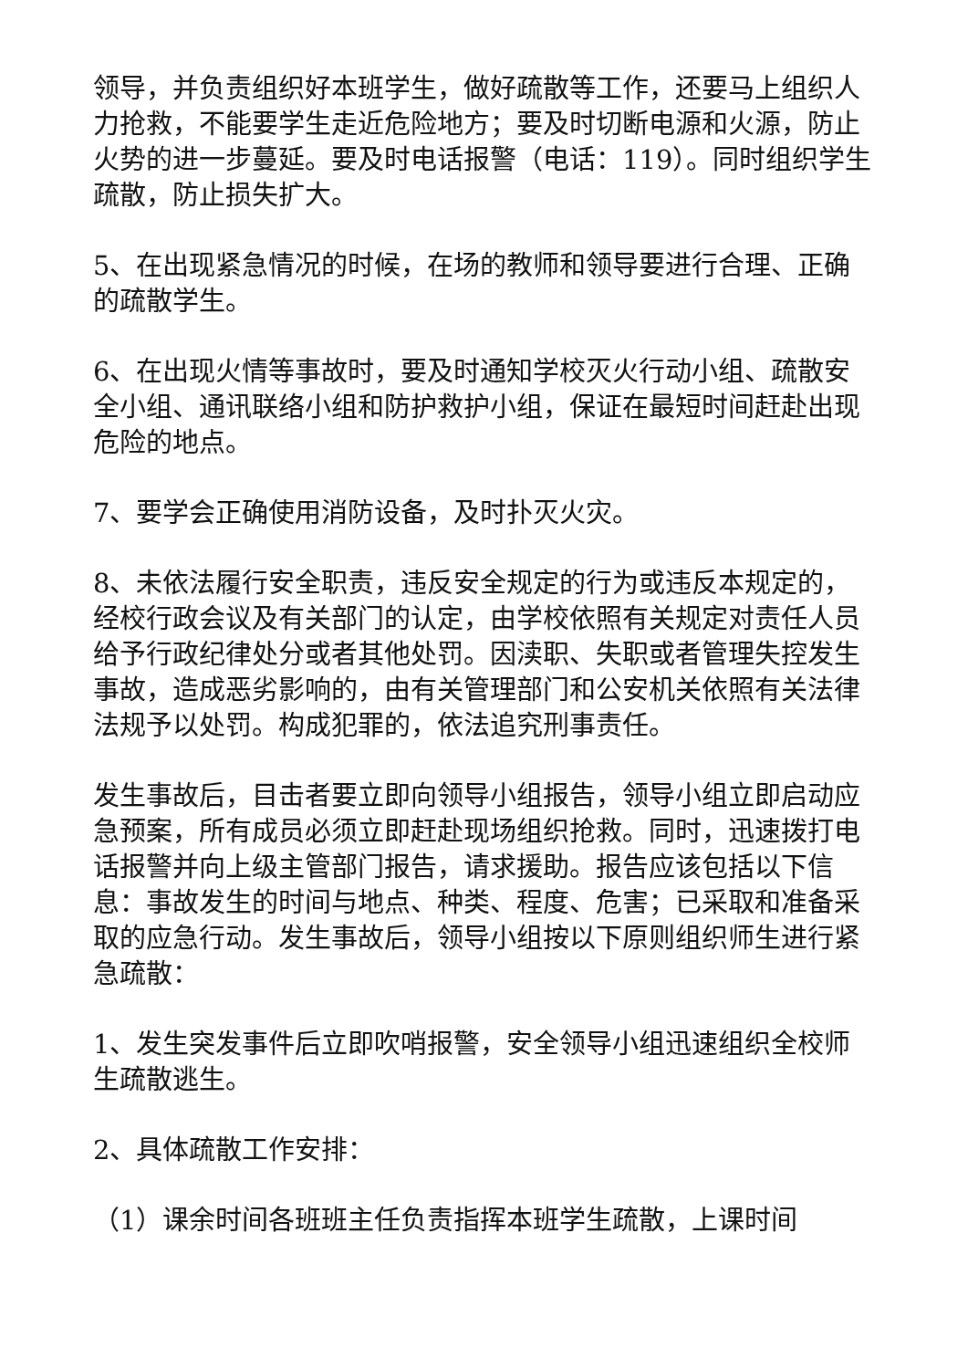领导，并负责组织好本班学生，做好疏散等工作，还要马上组织人力抢救，不能要学生走近危险地方；要及时切断电源和火源，防止火势的进一步蔓延。要及时电话报警（电话：119）。同时组织学生疏散，防止损失扩大。
5、在出现紧急情况的时候，在场的教师和领导要进行合理、正确的疏散学生。
6、在出现火情等事故时，要及时通知学校灭火行动小组、疏散安全小组、通讯联络小组和防护救护小组，保证在最短时间赶赴出现危险的地点。
7、要学会正确使用消防设备，及时扑灭火灾。
8、未依法履行安全职责，违反安全规定的行为或违反本规定的，经校行政会议及有关部门的认定，由学校依照有关规定对责任人员给予行政纪律处分或者其他处罚。因渎职、失职或者管理失控发生事故，造成恶劣影响的，由有关管理部门和公安机关依照有关法律法规予以处罚。构成犯罪的，依法追究刑事责任。
发生事故后，目击者要立即向领导小组报告，领导小组立即启动应急预案，所有成员必须立即赶赴现场组织抢救。同时，迅速拨打电话报警并向上级主管部门报告，请求援助。报告应该包括以下信息：事故发生的时间与地点、种类、程度、危害；已采取和准备采取的应急行动。发生事故后，领导小组按以下原则组织师生进行紧急疏散：
1、发生突发事件后立即吹哨报警，安全领导小组迅速组织全校师生疏散逃生。
2、具体疏散工作安排：
（1）课余时间各班班主任负责指挥本班学生疏散，上课时间